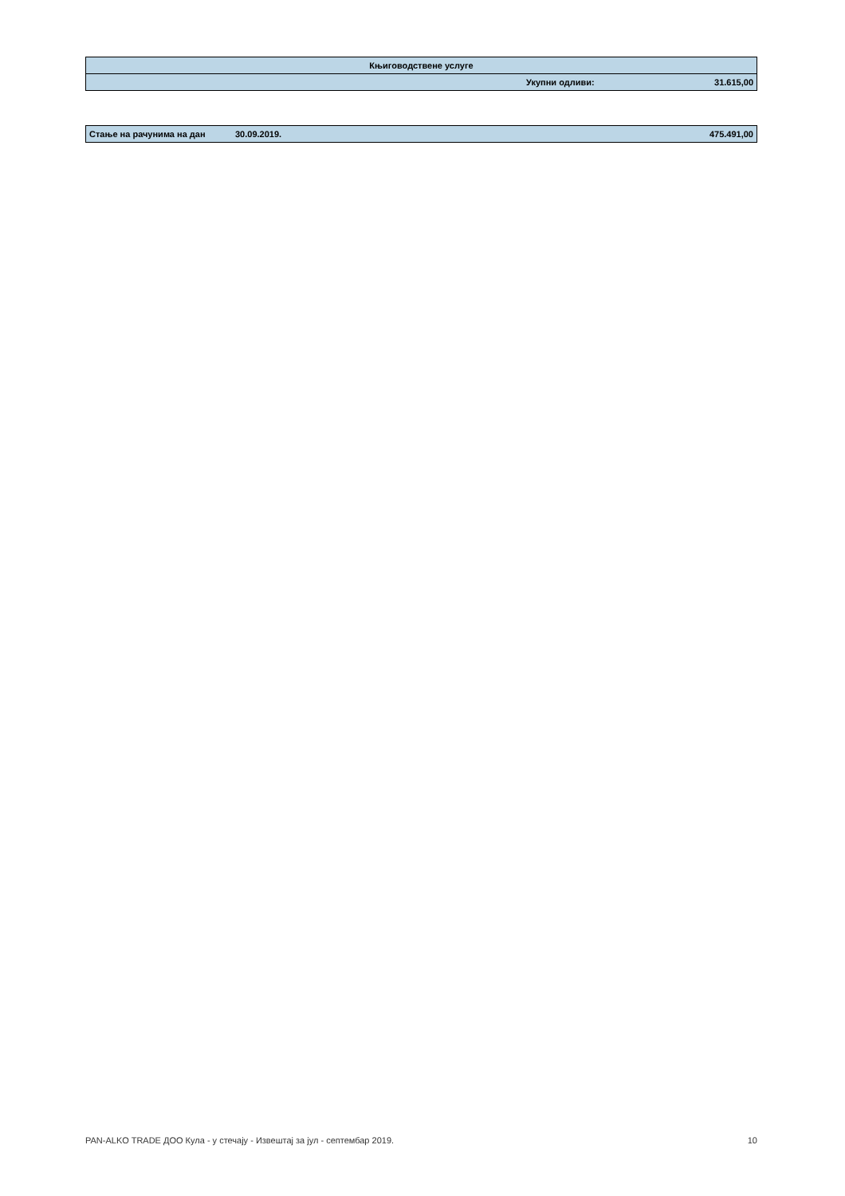| Књиговодствене услуге | | |
| | Укупни одливи: | 31.615,00 |
| Стање на рачунима на дан | 30.09.2019. | 475.491,00 |
PAN-ALKO TRADE ДОО Кула - у стечају - Извештај за јул - септембар 2019. 10